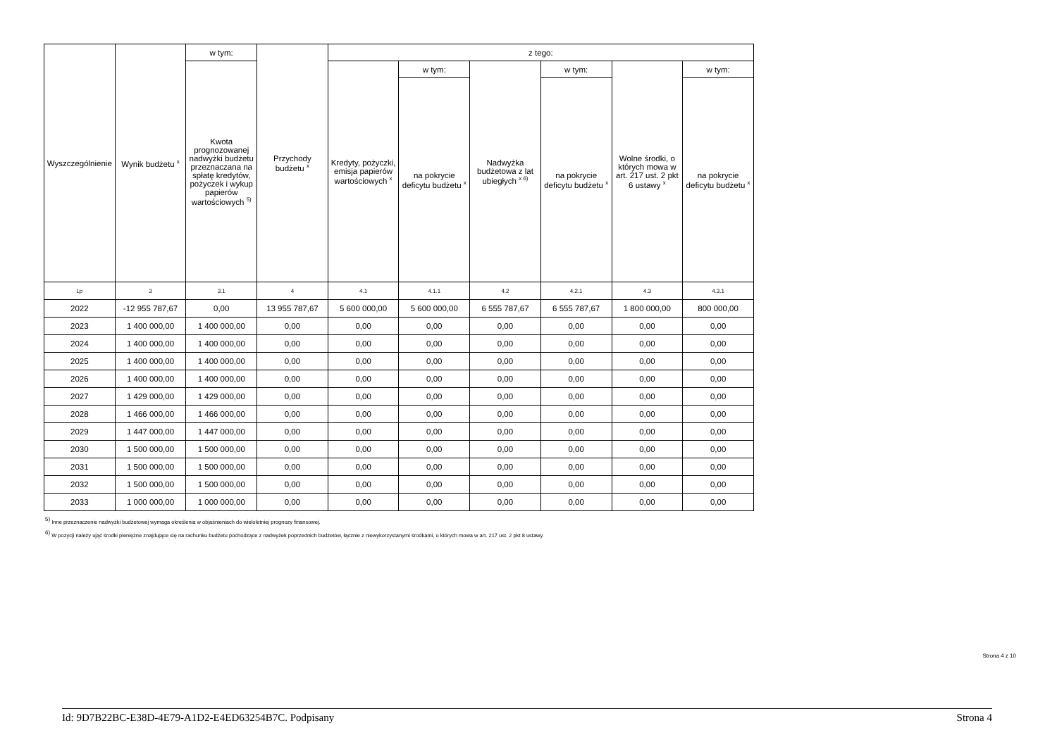| Wyszczególnienie | Wynik budżetu <sup>x</sup> | w tym: | Przychody budżetu <sup>x</sup> | z tego: | | | | | |
| --- | --- | --- | --- | --- | --- | --- | --- | --- | --- |
| | | Kwota prognozowanej nadwyżki budżetu przeznaczana na spłatę kredytów, pożyczek i wykup papierów wartościowych <sup>5)</sup> | | Kredyty, pożyczki, emisja papierów wartościowych <sup>x</sup> | w tym: | Nadwyżka budżetowa z lat ubiegłych <sup>x 6)</sup> | w tym: | Wolne środki, o których mowa w art. 217 ust. 2 pkt 6 ustawy <sup>x</sup> | w tym: |
| | | | | | na pokrycie deficytu budżetu <sup>x</sup> | | na pokrycie deficytu budżetu <sup>x</sup> | | na pokrycie deficytu budżetu <sup>x</sup> |
| Lp | 3 | 3.1 | 4 | 4.1 | 4.1.1 | 4.2 | 4.2.1 | 4.3 | 4.3.1 |
| 2022 | -12 955 787,67 | 0,00 | 13 955 787,67 | 5 600 000,00 | 5 600 000,00 | 6 555 787,67 | 6 555 787,67 | 1 800 000,00 | 800 000,00 |
| 2023 | 1 400 000,00 | 1 400 000,00 | 0,00 | 0,00 | 0,00 | 0,00 | 0,00 | 0,00 | 0,00 |
| 2024 | 1 400 000,00 | 1 400 000,00 | 0,00 | 0,00 | 0,00 | 0,00 | 0,00 | 0,00 | 0,00 |
| 2025 | 1 400 000,00 | 1 400 000,00 | 0,00 | 0,00 | 0,00 | 0,00 | 0,00 | 0,00 | 0,00 |
| 2026 | 1 400 000,00 | 1 400 000,00 | 0,00 | 0,00 | 0,00 | 0,00 | 0,00 | 0,00 | 0,00 |
| 2027 | 1 429 000,00 | 1 429 000,00 | 0,00 | 0,00 | 0,00 | 0,00 | 0,00 | 0,00 | 0,00 |
| 2028 | 1 466 000,00 | 1 466 000,00 | 0,00 | 0,00 | 0,00 | 0,00 | 0,00 | 0,00 | 0,00 |
| 2029 | 1 447 000,00 | 1 447 000,00 | 0,00 | 0,00 | 0,00 | 0,00 | 0,00 | 0,00 | 0,00 |
| 2030 | 1 500 000,00 | 1 500 000,00 | 0,00 | 0,00 | 0,00 | 0,00 | 0,00 | 0,00 | 0,00 |
| 2031 | 1 500 000,00 | 1 500 000,00 | 0,00 | 0,00 | 0,00 | 0,00 | 0,00 | 0,00 | 0,00 |
| 2032 | 1 500 000,00 | 1 500 000,00 | 0,00 | 0,00 | 0,00 | 0,00 | 0,00 | 0,00 | 0,00 |
| 2033 | 1 000 000,00 | 1 000 000,00 | 0,00 | 0,00 | 0,00 | 0,00 | 0,00 | 0,00 | 0,00 |
<sup>5)</sup> Inne przeznaczenie nadwyżki budżetowej wymaga określenia w objaśnieniach do wieloletniej prognozy finansowej.
<sup>6)</sup> W pozycji należy ująć środki pieniężne znajdujące się na rachunku budżetu pochodzące z nadwyżek poprzednich budżetów, łącznie z niewykorzystanymi środkami, o których mowa w art. 217 ust. 2 pkt 8 ustawy.
Strona 4 z 10
Id: 9D7B22BC-E38D-4E79-A1D2-E4ED63254B7C. Podpisany Strona 4